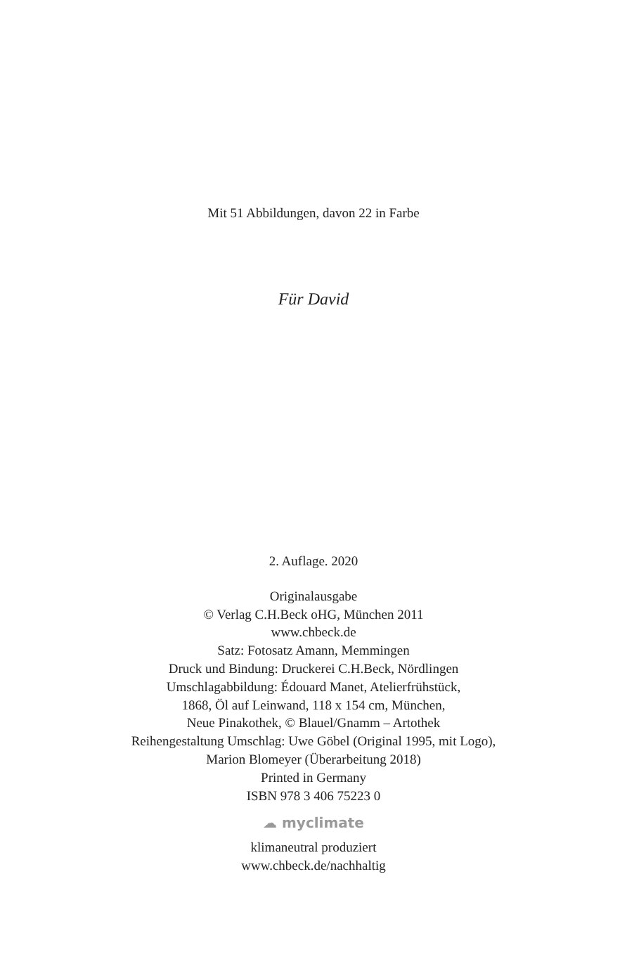Mit 51 Abbildungen, davon 22 in Farbe
Für David
2. Auflage. 2020
Originalausgabe
© Verlag C.H.Beck oHG, München 2011
www.chbeck.de
Satz: Fotosatz Amann, Memmingen
Druck und Bindung: Druckerei C.H.Beck, Nördlingen
Umschlagabbildung: Édouard Manet, Atelierfrühstück,
1868, Öl auf Leinwand, 118 x 154 cm, München,
Neue Pinakothek, © Blauel/Gnamm – Artothek
Reihengestaltung Umschlag: Uwe Göbel (Original 1995, mit Logo),
Marion Blomeyer (Überarbeitung 2018)
Printed in Germany
ISBN 978 3 406 75223 0
☁ myclimate
klimaneutral produziert
www.chbeck.de/nachhaltig